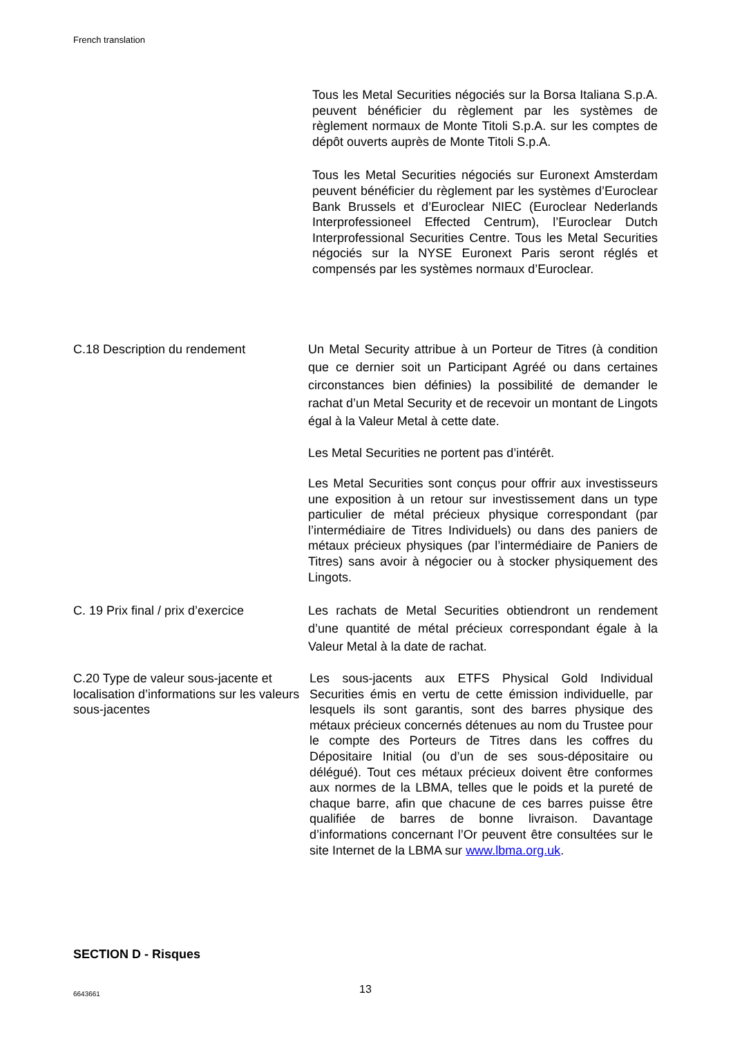French translation
Tous les Metal Securities négociés sur la Borsa Italiana S.p.A. peuvent bénéficier du règlement par les systèmes de règlement normaux de Monte Titoli S.p.A. sur les comptes de dépôt ouverts auprès de Monte Titoli S.p.A.
Tous les Metal Securities négociés sur Euronext Amsterdam peuvent bénéficier du règlement par les systèmes d’Euroclear Bank Brussels et d’Euroclear NIEC (Euroclear Nederlands Interprofessioneel Effected Centrum), l’Euroclear Dutch Interprofessional Securities Centre. Tous les Metal Securities négociés sur la NYSE Euronext Paris seront réglés et compensés par les systèmes normaux d’Euroclear.
C.18 Description du rendement Un Metal Security attribue à un Porteur de Titres (à condition que ce dernier soit un Participant Agréé ou dans certaines circonstances bien définies) la possibilité de demander le rachat d’un Metal Security et de recevoir un montant de Lingots égal à la Valeur Metal à cette date.
Les Metal Securities ne portent pas d’intérêt.
Les Metal Securities sont conçus pour offrir aux investisseurs une exposition à un retour sur investissement dans un type particulier de métal précieux physique correspondant (par l’intermédiaire de Titres Individuels) ou dans des paniers de métaux précieux physiques (par l’intermédiaire de Paniers de Titres) sans avoir à négocier ou à stocker physiquement des Lingots.
C. 19 Prix final / prix d’exercice
Les rachats de Metal Securities obtiendront un rendement d’une quantité de métal précieux correspondant égale à la Valeur Metal à la date de rachat.
C.20 Type de valeur sous-jacente et localisation d’informations sur les valeurs sous-jacentes
Les sous-jacents aux ETFS Physical Gold Individual Securities émis en vertu de cette émission individuelle, par lesquels ils sont garantis, sont des barres physique des métaux précieux concernés détenues au nom du Trustee pour le compte des Porteurs de Titres dans les coffres du Dépositaire Initial (ou d’un de ses sous-dépositaire ou délégué). Tout ces métaux précieux doivent être conformes aux normes de la LBMA, telles que le poids et la pureté de chaque barre, afin que chacune de ces barres puisse être qualifiée de barres de bonne livraison. Davantage d’informations concernant l’Or peuvent être consultées sur le site Internet de la LBMA sur www.lbma.org.uk.
SECTION D - Risques
13
6643661